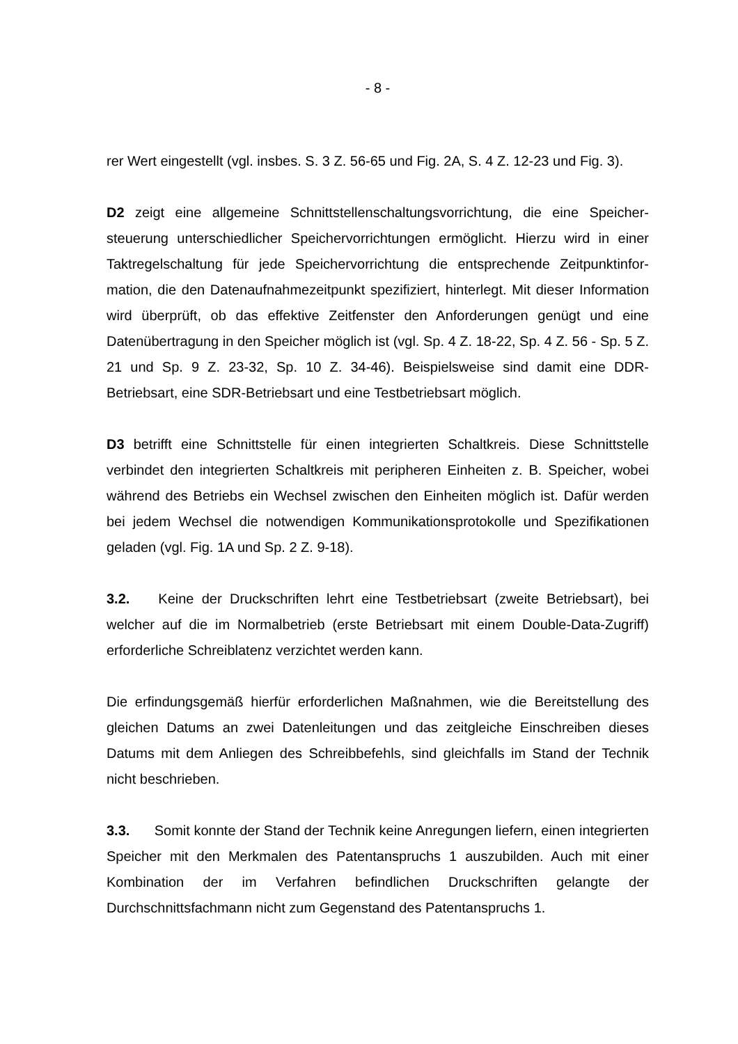- 8 -
rer Wert eingestellt (vgl. insbes. S. 3 Z. 56-65 und Fig. 2A, S. 4 Z. 12-23 und Fig. 3).
D2 zeigt eine allgemeine Schnittstellenschaltungsvorrichtung, die eine Speicher­steuerung unterschiedlicher Speichervorrichtungen ermöglicht. Hierzu wird in einer Taktregelschaltung für jede Speichervorrichtung die entsprechende Zeitpunktinfor­mation, die den Datenaufnahmezeitpunkt spezifiziert, hinterlegt. Mit dieser Infor­mation wird überprüft, ob das effektive Zeitfenster den Anforderungen genügt und eine Datenübertragung in den Speicher möglich ist (vgl. Sp. 4 Z. 18-22, Sp. 4 Z. 56 - Sp. 5 Z. 21 und Sp. 9 Z. 23-32, Sp. 10 Z. 34-46). Beispielsweise sind damit eine DDR-Betriebsart, eine SDR-Betriebsart und eine Testbetriebsart möglich.
D3 betrifft eine Schnittstelle für einen integrierten Schaltkreis. Diese Schnittstelle verbindet den integrierten Schaltkreis mit peripheren Einheiten z. B. Speicher, wobei während des Betriebs ein Wechsel zwischen den Einheiten möglich ist. Dafür werden bei jedem Wechsel die notwendigen Kommunikationsprotokolle und Spezifikationen geladen (vgl. Fig. 1A und Sp. 2 Z. 9-18).
3.2. Keine der Druckschriften lehrt eine Testbetriebsart (zweite Betriebsart), bei welcher auf die im Normalbetrieb (erste Betriebsart mit einem Double-Data-Zugriff) erforderliche Schreiblatenz verzichtet werden kann.
Die erfindungsgemäß hierfür erforderlichen Maßnahmen, wie die Bereitstellung des gleichen Datums an zwei Datenleitungen und das zeitgleiche Einschreiben dieses Datums mit dem Anliegen des Schreibbefehls, sind gleichfalls im Stand der Technik nicht beschrieben.
3.3. Somit konnte der Stand der Technik keine Anregungen liefern, einen inte­grierten Speicher mit den Merkmalen des Patentanspruchs 1 auszubilden. Auch mit einer Kombination der im Verfahren befindlichen Druckschriften gelangte der Durchschnittsfachmann nicht zum Gegenstand des Patentanspruchs 1.